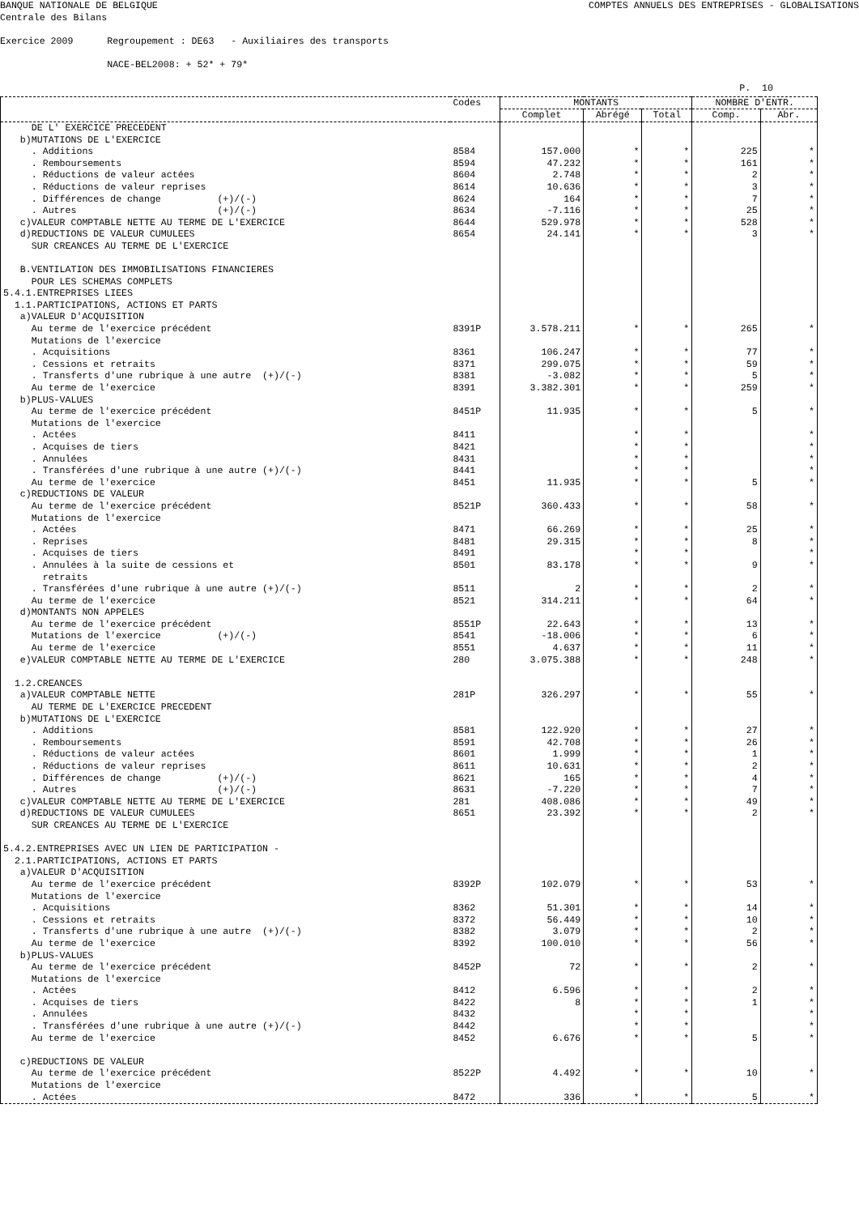BANQUE NATIONALE DE BELGIQUE COMPTES ANNUELS DES ENTREPRISES - GLOBALISATIONS
Centrale des Bilans Exercice 2009 Regroupement : DE63 - Auxiliaires des transports NACE-BEL2008: + 52* + 79*
P. 10
| | Codes | MONTANTS | | | NOMBRE D'ENTR. | |
| --- | --- | --- | --- | --- | --- | --- |
| | | Complet | Abrégé | Total | Comp. | Abr. |
| DE L' EXERCICE PRECEDENT | | | | | | |
| b)MUTATIONS DE L'EXERCICE | | | | | | |
| . Additions | 8584 | 157.000 | * | * | 225 | * |
| . Remboursements | 8594 | 47.232 | * | * | 161 | * |
| . Réductions de valeur actées | 8604 | 2.748 | * | * | 2 | * |
| . Réductions de valeur reprises | 8614 | 10.636 | * | * | 3 | * |
| . Différences de change (+)/(-) | 8624 | 164 | * | * | 7 | * |
| . Autres (+)/(-) | 8634 | -7.116 | * | * | 25 | * |
| c)VALEUR COMPTABLE NETTE AU TERME DE L'EXERCICE | 8644 | 529.978 | * | * | 528 | * |
| d)REDUCTIONS DE VALEUR CUMULEES | 8654 | 24.141 | * | * | 3 | * |
| SUR CREANCES AU TERME DE L'EXERCICE | | | | | | |
| B.VENTILATION DES IMMOBILISATIONS FINANCIERES | | | | | | |
| POUR LES SCHEMAS COMPLETS | | | | | | |
| 5.4.1.ENTREPRISES LIEES | | | | | | |
| 1.1.PARTICIPATIONS, ACTIONS ET PARTS | | | | | | |
| a)VALEUR D'ACQUISITION | | | | | | |
| Au terme de l'exercice précédent | 8391P | 3.578.211 | * | * | 265 | * |
| Mutations de l'exercice | | | | | | |
| . Acquisitions | 8361 | 106.247 | * | * | 77 | * |
| . Cessions et retraits | 8371 | 299.075 | * | * | 59 | * |
| . Transferts d'une rubrique à une autre (+)/(-) | 8381 | -3.082 | * | * | 5 | * |
| Au terme de l'exercice | 8391 | 3.382.301 | * | * | 259 | * |
| b)PLUS-VALUES | | | | | | |
| Au terme de l'exercice précédent | 8451P | 11.935 | * | * | 5 | * |
| Mutations de l'exercice | | | | | | |
| . Actées | 8411 | | * | * | | * |
| . Acquises de tiers | 8421 | | * | * | | * |
| . Annulées | 8431 | | * | * | | * |
| . Transférées d'une rubrique à une autre (+)/(-) | 8441 | | * | * | | * |
| Au terme de l'exercice | 8451 | 11.935 | * | * | 5 | * |
| c)REDUCTIONS DE VALEUR | | | | | | |
| Au terme de l'exercice précédent | 8521P | 360.433 | * | * | 58 | * |
| Mutations de l'exercice | | | | | | |
| . Actées | 8471 | 66.269 | * | * | 25 | * |
| . Reprises | 8481 | 29.315 | * | * | 8 | * |
| . Acquises de tiers | 8491 | | * | * | | * |
| . Annulées à la suite de cessions et retraits | 8501 | 83.178 | * | * | 9 | * |
| . Transférées d'une rubrique à une autre (+)/(-) | 8511 | 2 | * | * | 2 | * |
| Au terme de l'exercice | 8521 | 314.211 | * | * | 64 | * |
| d)MONTANTS NON APPELES | | | | | | |
| Au terme de l'exercice précédent | 8551P | 22.643 | * | * | 13 | * |
| Mutations de l'exercice (+)/(-) | 8541 | -18.006 | * | * | 6 | * |
| Au terme de l'exercice | 8551 | 4.637 | * | * | 11 | * |
| e)VALEUR COMPTABLE NETTE AU TERME DE L'EXERCICE | 280 | 3.075.388 | * | * | 248 | * |
| 1.2.CREANCES | | | | | | |
| a)VALEUR COMPTABLE NETTE | 281P | 326.297 | * | * | 55 | * |
| AU TERME DE L'EXERCICE PRECEDENT | | | | | | |
| b)MUTATIONS DE L'EXERCICE | | | | | | |
| . Additions | 8581 | 122.920 | * | * | 27 | * |
| . Remboursements | 8591 | 42.708 | * | * | 26 | * |
| . Réductions de valeur actées | 8601 | 1.999 | * | * | 1 | * |
| . Réductions de valeur reprises | 8611 | 10.631 | * | * | 2 | * |
| . Différences de change (+)/(-) | 8621 | 165 | * | * | 4 | * |
| . Autres (+)/(-) | 8631 | -7.220 | * | * | 7 | * |
| c)VALEUR COMPTABLE NETTE AU TERME DE L'EXERCICE | 281 | 408.086 | * | * | 49 | * |
| d)REDUCTIONS DE VALEUR CUMULEES | 8651 | 23.392 | * | * | 2 | * |
| SUR CREANCES AU TERME DE L'EXERCICE | | | | | | |
| 5.4.2.ENTREPRISES AVEC UN LIEN DE PARTICIPATION - | | | | | | |
| 2.1.PARTICIPATIONS, ACTIONS ET PARTS | | | | | | |
| a)VALEUR D'ACQUISITION | | | | | | |
| Au terme de l'exercice précédent | 8392P | 102.079 | * | * | 53 | * |
| Mutations de l'exercice | | | | | | |
| . Acquisitions | 8362 | 51.301 | * | * | 14 | * |
| . Cessions et retraits | 8372 | 56.449 | * | * | 10 | * |
| . Transferts d'une rubrique à une autre (+)/(-) | 8382 | 3.079 | * | * | 2 | * |
| Au terme de l'exercice | 8392 | 100.010 | * | * | 56 | * |
| b)PLUS-VALUES | | | | | | |
| Au terme de l'exercice précédent | 8452P | 72 | * | * | 2 | * |
| Mutations de l'exercice | | | | | | |
| . Actées | 8412 | 6.596 | * | * | 2 | * |
| . Acquises de tiers | 8422 | 8 | * | * | 1 | * |
| . Annulées | 8432 | | * | * | | * |
| . Transférées d'une rubrique à une autre (+)/(-) | 8442 | | * | * | | * |
| Au terme de l'exercice | 8452 | 6.676 | * | * | 5 | * |
| c)REDUCTIONS DE VALEUR | | | | | | |
| Au terme de l'exercice précédent | 8522P | 4.492 | * | * | 10 | * |
| Mutations de l'exercice | | | | | | |
| . Actées | 8472 | 336 | * | * | 5 | * |